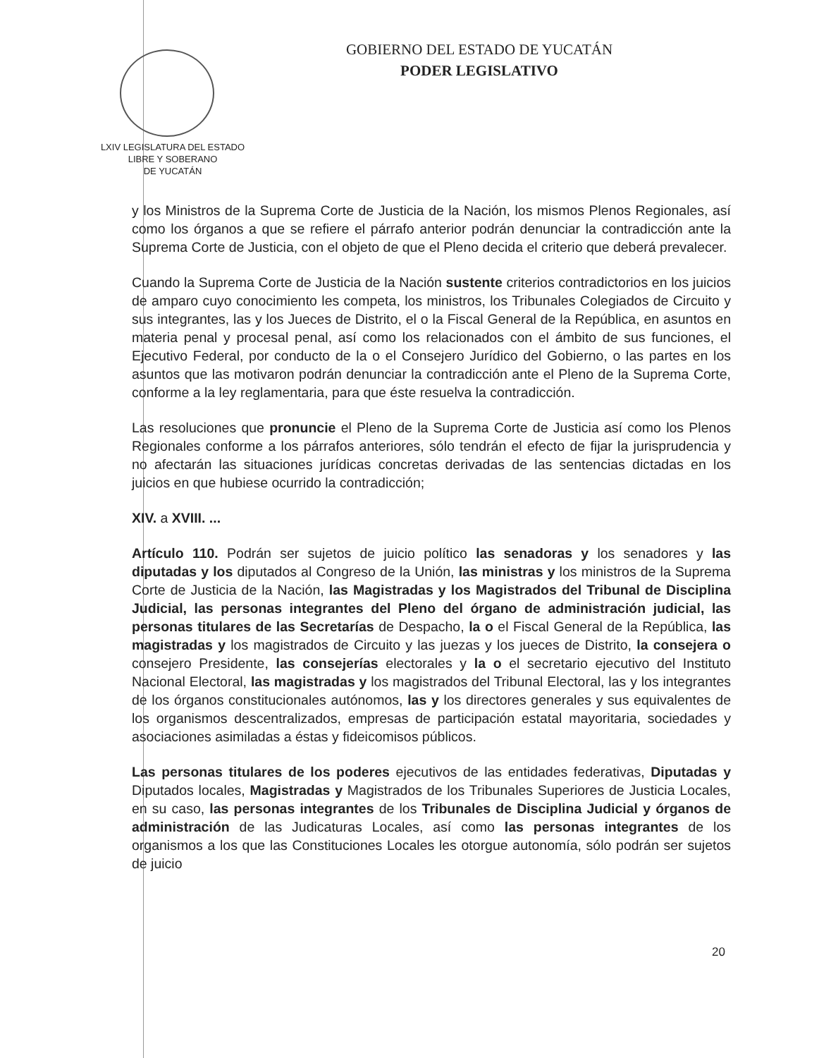GOBIERNO DEL ESTADO DE YUCATÁN
PODER LEGISLATIVO
LXIV LEGISLATURA DEL ESTADO
LIBRE Y SOBERANO
DE YUCATÁN
y los Ministros de la Suprema Corte de Justicia de la Nación, los mismos Plenos Regionales, así como los órganos a que se refiere el párrafo anterior podrán denunciar la contradicción ante la Suprema Corte de Justicia, con el objeto de que el Pleno decida el criterio que deberá prevalecer.
Cuando la Suprema Corte de Justicia de la Nación sustente criterios contradictorios en los juicios de amparo cuyo conocimiento les competa, los ministros, los Tribunales Colegiados de Circuito y sus integrantes, las y los Jueces de Distrito, el o la Fiscal General de la República, en asuntos en materia penal y procesal penal, así como los relacionados con el ámbito de sus funciones, el Ejecutivo Federal, por conducto de la o el Consejero Jurídico del Gobierno, o las partes en los asuntos que las motivaron podrán denunciar la contradicción ante el Pleno de la Suprema Corte, conforme a la ley reglamentaria, para que éste resuelva la contradicción.
Las resoluciones que pronuncie el Pleno de la Suprema Corte de Justicia así como los Plenos Regionales conforme a los párrafos anteriores, sólo tendrán el efecto de fijar la jurisprudencia y no afectarán las situaciones jurídicas concretas derivadas de las sentencias dictadas en los juicios en que hubiese ocurrido la contradicción;
XIV. a XVIII. ...
Artículo 110. Podrán ser sujetos de juicio político las senadoras y los senadores y las diputadas y los diputados al Congreso de la Unión, las ministras y los ministros de la Suprema Corte de Justicia de la Nación, las Magistradas y los Magistrados del Tribunal de Disciplina Judicial, las personas integrantes del Pleno del órgano de administración judicial, las personas titulares de las Secretarías de Despacho, la o el Fiscal General de la República, las magistradas y los magistrados de Circuito y las juezas y los jueces de Distrito, la consejera o consejero Presidente, las consejerías electorales y la o el secretario ejecutivo del Instituto Nacional Electoral, las magistradas y los magistrados del Tribunal Electoral, las y los integrantes de los órganos constitucionales autónomos, las y los directores generales y sus equivalentes de los organismos descentralizados, empresas de participación estatal mayoritaria, sociedades y asociaciones asimiladas a éstas y fideicomisos públicos.
Las personas titulares de los poderes ejecutivos de las entidades federativas, Diputadas y Diputados locales, Magistradas y Magistrados de los Tribunales Superiores de Justicia Locales, en su caso, las personas integrantes de los Tribunales de Disciplina Judicial y órganos de administración de las Judicaturas Locales, así como las personas integrantes de los organismos a los que las Constituciones Locales les otorgue autonomía, sólo podrán ser sujetos de juicio
20